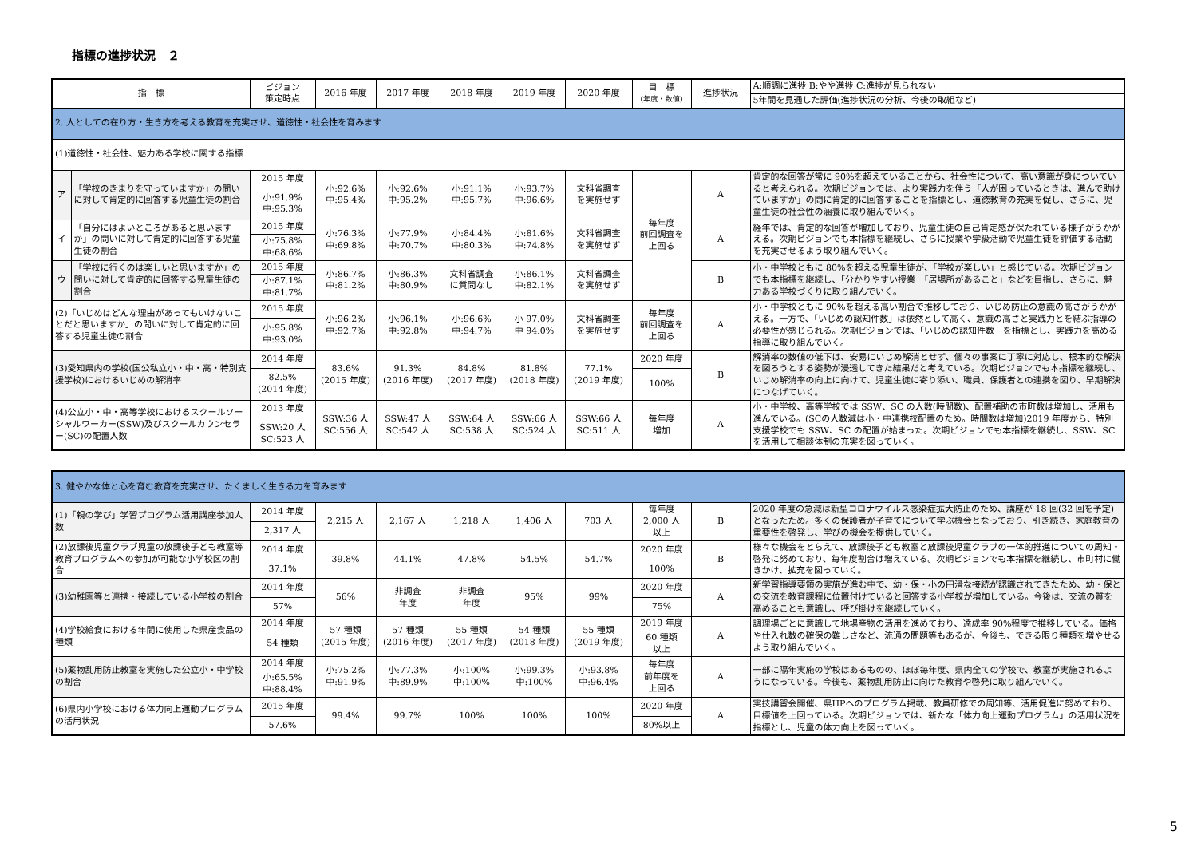指標の進捗状況　２
| 指 標 | | ビジョン 策定時点 | 2016 年度 | 2017 年度 | 2018 年度 | 2019 年度 | 2020 年度 | 目 標 (年度・数値) | 進捗状況 | A:順調に進捗 B:やや進捗 C:進捗が見られない |
| --- | --- | --- | --- | --- | --- | --- | --- | --- | --- | --- |
| | | | | | | | | | | 5年間を見通した評価(進捗状況の分析、今後の取組など) |
| 2. 人としての在り方・生き方を考える教育を充実させ、道徳性・社会性を育みます | | | | | | | | | | |
| (1)道徳性・社会性、魅力ある学校に関する指標 | | | | | | | | | | |
| ア | 「学校のきまりを守っていますか」の問いに対して肯定的に回答する児童生徒の割合 | 2015 年度 | 小:92.6% 中:95.4% | 小:92.6% 中:95.2% | 小:91.1% 中:95.7% | 小:93.7% 中:96.6% | 文科省調査 を実施せず | 毎年度 前回調査を 上回る | A | 肯定的な回答が常に 90%を超えていることから、社会性について、高い意識が身についていると考えられる。次期ビジョンでは、より実践力を伴う「人が困っているときは、進んで助けていますか」の問に肯定的に回答することを指標とし、道徳教育の充実を促し、さらに、児童生徒の社会性の涵養に取り組んでいく。 |
| | | 小:91.9% 中:95.3% | | | | | | | | |
| イ | 「自分にはよいところがあると思いますか」の問いに対して肯定的に回答する児童生徒の割合 | 2015 年度 | 小:76.3% 中:69.8% | 小:77.9% 中:70.7% | 小:84.4% 中:80.3% | 小:81.6% 中:74.8% | 文科省調査 を実施せず | | A | 経年では、肯定的な回答が増加しており、児童生徒の自己肯定感が保たれている様子がうかがえる。次期ビジョンでも本指標を継続し、さらに授業や学級活動で児童生徒を評価する活動を充実させるよう取り組んでいく。 |
| | | 小:75.8% 中:68.6% | | | | | | | | |
| ウ | 「学校に行くのは楽しいと思いますか」の問いに対して肯定的に回答する児童生徒の割合 | 2015 年度 | 小:86.7% 中:81.2% | 小:86.3% 中:80.9% | 文科省調査 に質問なし | 小:86.1% 中:82.1% | 文科省調査 を実施せず | | B | 小・中学校ともに 80%を超える児童生徒が、「学校が楽しい」と感じている。次期ビジョンでも本指標を継続し、「分かりやすい授業」「居場所があること」などを目指し、さらに、魅力ある学校づくりに取り組んでいく。 |
| | | 小:87.1% 中:81.7% | | | | | | | | |
| (2)「いじめはどんな理由があってもいけないことだと思いますか」の問いに対して肯定的に回答する児童生徒の割合 | | 2015 年度 | 小:96.2% 中:92.7% | 小:96.1% 中:92.8% | 小:96.6% 中:94.7% | 小 97.0% 中 94.0% | 文科省調査 を実施せず | 毎年度 前回調査を 上回る | A | 小・中学校ともに 90%を超える高い割合で推移しており、いじめ防止の意識の高さがうかがえる。一方で、「いじめの認知件数」は依然として高く、意識の高さと実践力とを結ぶ指導の必要性が感じられる。次期ビジョンでは、「いじめの認知件数」を指標とし、実践力を高める指導に取り組んでいく。 |
| | | 小:95.8% 中:93.0% | | | | | | | | |
| (3)愛知県内の学校(国公私立小・中・高・特別支援学校)におけるいじめの解消率 | | 2014 年度 | 83.6% (2015 年度) | 91.3% (2016 年度) | 84.8% (2017 年度) | 81.8% (2018 年度) | 77.1% (2019 年度) | 2020 年度 | B | 解消率の数値の低下は、安易にいじめ解消とせず、個々の事案に丁寧に対応し、根本的な解決を図ろうとする姿勢が浸透してきた結果だと考えている。次期ビジョンでも本指標を継続し、いじめ解消率の向上に向けて、児童生徒に寄り添い、職員、保護者との連携を図り、早期解決につなげていく。 |
| | | 82.5% (2014 年度) | | | | | | 100% | | |
| (4)公立小・中・高等学校におけるスクールソーシャルワーカー(SSW)及びスクールカウンセラー(SC)の配置人数 | | 2013 年度 | SSW:36 人 SC:556 人 | SSW:47 人 SC:542 人 | SSW:64 人 SC:538 人 | SSW:66 人 SC:524 人 | SSW:66 人 SC:511 人 | 毎年度 増加 | A | 小・中学校、高等学校では SSW、SC の人数(時間数)、配置補助の市町数は増加し、活用も進んでいる。(SCの人数減は小・中連携校配置のため。時間数は増加)2019 年度から、特別支援学校でも SSW、SC の配置が始まった。次期ビジョンでも本指標を継続し、SSW、SC を活用して相談体制の充実を図っていく。 |
| | | SSW:20 人 SC:523 人 | | | | | | | | |
| 3. 健やかな体と心を育む教育を充実させ、たくましく生きる力を育みます | | | | | | | | | |
| (1)「親の学び」学習プログラム活用講座参加人数 | 2014 年度 | 2,215 人 | 2,167 人 | 1,218 人 | 1,406 人 | 703 人 | 毎年度 2,000 人 以上 | B | 2020 年度の急減は新型コロナウイルス感染症拡大防止のため、講座が 18 回(32 回を予定)となったため。多くの保護者が子育てについて学ぶ機会となっており、引き続き、家庭教育の重要性を啓発し、学びの機会を提供していく。 |
| | 2,317 人 | | | | | | | | |
| (2)放課後児童クラブ児童の放課後子ども教室等教育プログラムへの参加が可能な小学校区の割合 | 2014 年度 | 39.8% | 44.1% | 47.8% | 54.5% | 54.7% | 2020 年度 | B | 様々な機会をとらえて、放課後子ども教室と放課後児童クラブの一体的推進についての周知・啓発に努めており、毎年度割合は増えている。次期ビジョンでも本指標を継続し、市町村に働きかけ、拡充を図っていく。 |
| | 37.1% | | | | | | 100% | | |
| (3)幼稚園等と連携・接続している小学校の割合 | 2014 年度 | 56% | 非調査 年度 | 非調査 年度 | 95% | 99% | 2020 年度 | A | 新学習指導要領の実施が進む中で、幼・保・小の円滑な接続が認識されてきたため、幼・保との交流を教育課程に位置付けていると回答する小学校が増加している。今後は、交流の質を高めることも意識し、呼び掛けを継続していく。 |
| | 57% | | | | | | 75% | | |
| (4)学校給食における年間に使用した県産食品の種類 | 2014 年度 | 57 種類 (2015 年度) | 57 種類 (2016 年度) | 55 種類 (2017 年度) | 54 種類 (2018 年度) | 55 種類 (2019 年度) | 2019 年度 | A | 調理場ごとに意識して地場産物の活用を進めており、達成率 90%程度で推移している。価格や仕入れ数の確保の難しさなど、流通の問題等もあるが、今後も、できる限り種類を増やせるよう取り組んでいく。 |
| | 54 種類 | | | | | | 60 種類 以上 | | |
| (5)薬物乱用防止教室を実施した公立小・中学校の割合 | 2014 年度 | 小:75.2% 中:91.9% | 小:77.3% 中:89.9% | 小:100% 中:100% | 小:99.3% 中:100% | 小:93.8% 中:96.4% | 毎年度 前年度を 上回る | A | 一部に隔年実施の学校はあるものの、ほぼ毎年度、県内全ての学校で、教室が実施されるようになっている。今後も、薬物乱用防止に向けた教育や啓発に取り組んでいく。 |
| | 小:65.5% 中:88.4% | | | | | | | | |
| (6)県内小学校における体力向上運動プログラムの活用状況 | 2015 年度 | 99.4% | 99.7% | 100% | 100% | 100% | 2020 年度 | A | 実技講習会開催、県HPへのプログラム掲載、教員研修での周知等、活用促進に努めており、目標値を上回っている。次期ビジョンでは、新たな「体力向上運動プログラム」の活用状況を指標とし、児童の体力向上を図っていく。 |
| | 57.6% | | | | | | 80%以上 | | |
5